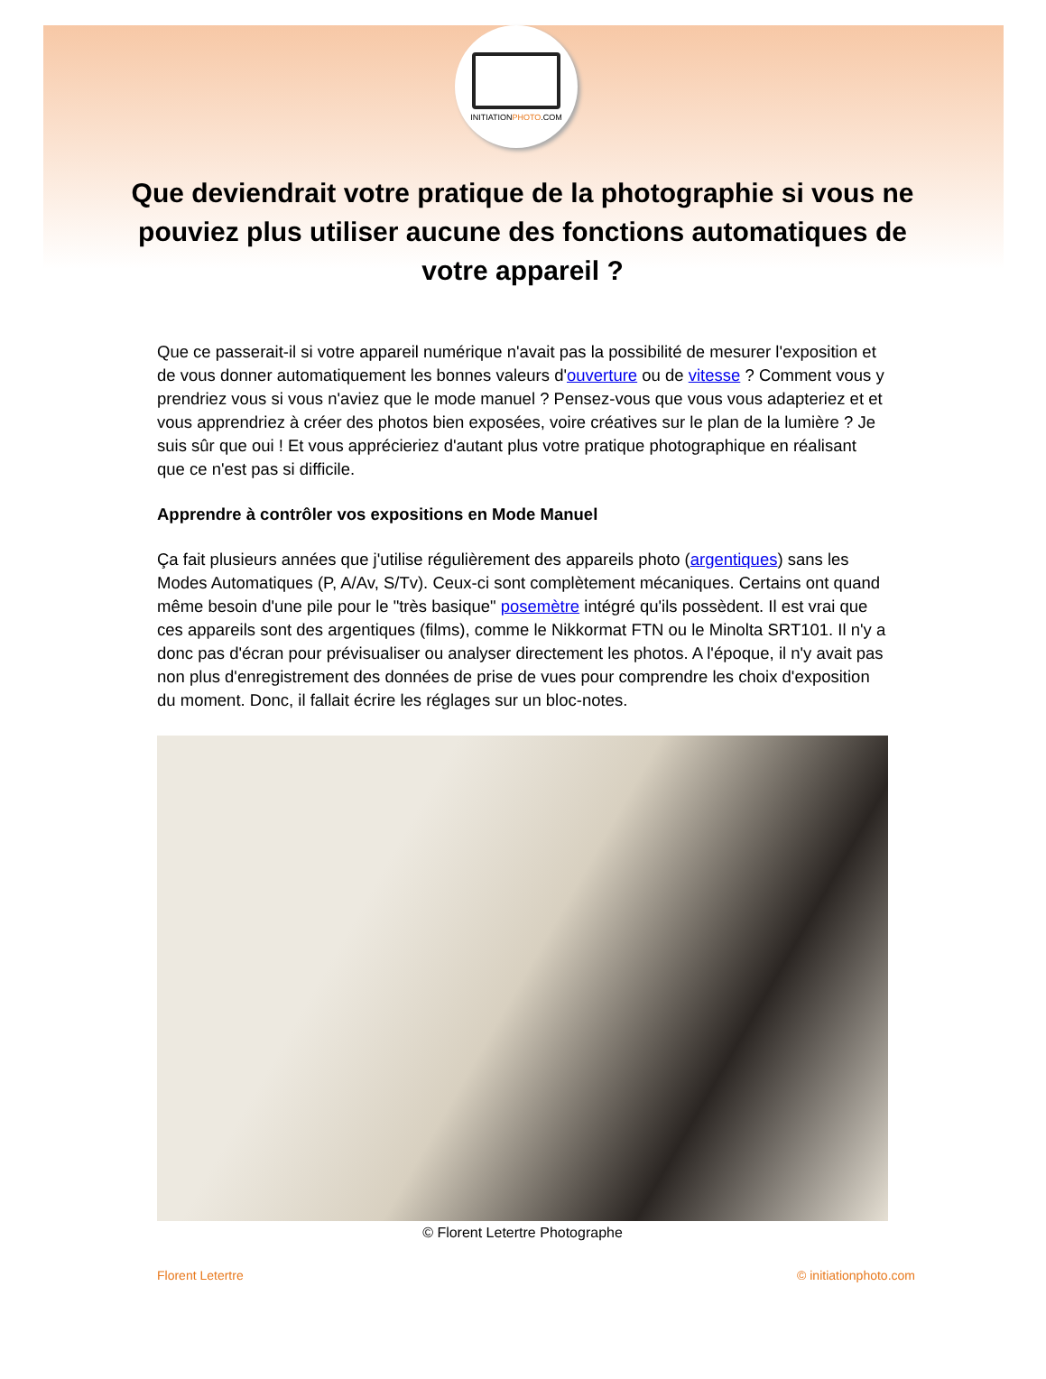INITIATIONPHOTO.COM
Que deviendrait votre pratique de la photographie si vous ne pouviez plus utiliser aucune des fonctions automatiques de votre appareil ?
Que ce passerait-il si votre appareil numérique n'avait pas la possibilité de mesurer l'exposition et de vous donner automatiquement les bonnes valeurs d'ouverture ou de vitesse ? Comment vous y prendriez vous si vous n'aviez que le mode manuel ? Pensez-vous que vous vous adapteriez et et vous apprendriez à créer des photos bien exposées, voire créatives sur le plan de la lumière ? Je suis sûr que oui ! Et vous apprécieriez d'autant plus votre pratique photographique en réalisant que ce n'est pas si difficile.
Apprendre à contrôler vos expositions en Mode Manuel
Ça fait plusieurs années que j'utilise régulièrement des appareils photo (argentiques) sans les Modes Automatiques (P, A/Av, S/Tv). Ceux-ci sont complètement mécaniques. Certains ont quand même besoin d'une pile pour le "très basique" posemètre intégré qu'ils possèdent. Il est vrai que ces appareils sont des argentiques (films), comme le Nikkormat FTN ou le Minolta SRT101. Il n'y a donc pas d'écran pour prévisualiser ou analyser directement les photos. A l'époque, il n'y avait pas non plus d'enregistrement des données de prise de vues pour comprendre les choix d'exposition du moment. Donc, il fallait écrire les réglages sur un bloc-notes.
© Florent Letertre Photographe
Florent Letertre © initiationphoto.com